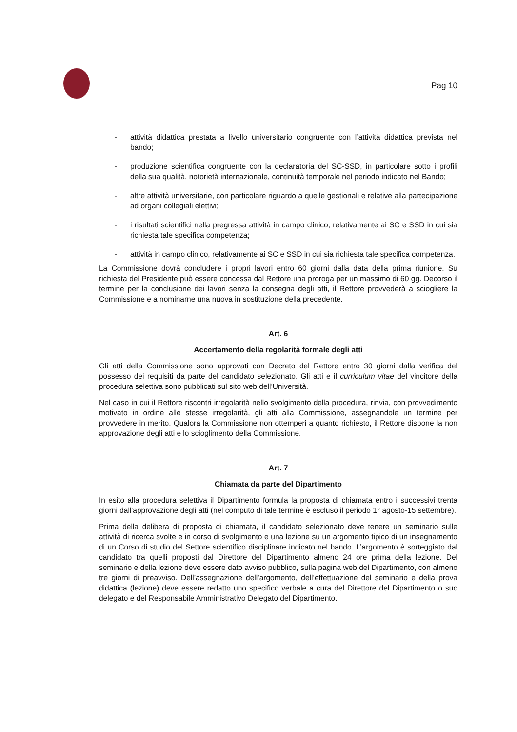Pag 10
- attività didattica prestata a livello universitario congruente con l’attività didattica prevista nel bando;
- produzione scientifica congruente con la declaratoria del SC-SSD, in particolare sotto i profili della sua qualità, notorietà internazionale, continuità temporale nel periodo indicato nel Bando;
- altre attività universitarie, con particolare riguardo a quelle gestionali e relative alla partecipazione ad organi collegiali elettivi;
- i risultati scientifici nella pregressa attività in campo clinico, relativamente ai SC e SSD in cui sia richiesta tale specifica competenza;
- attività in campo clinico, relativamente ai SC e SSD in cui sia richiesta tale specifica competenza.
La Commissione dovrà concludere i propri lavori entro 60 giorni dalla data della prima riunione. Su richiesta del Presidente può essere concessa dal Rettore una proroga per un massimo di 60 gg. Decorso il termine per la conclusione dei lavori senza la consegna degli atti, il Rettore provvederà a sciogliere la Commissione e a nominarne una nuova in sostituzione della precedente.
Art. 6
Accertamento della regolarità formale degli atti
Gli atti della Commissione sono approvati con Decreto del Rettore entro 30 giorni dalla verifica del possesso dei requisiti da parte del candidato selezionato. Gli atti e il curriculum vitae del vincitore della procedura selettiva sono pubblicati sul sito web dell’Università.
Nel caso in cui il Rettore riscontri irregolarità nello svolgimento della procedura, rinvia, con provvedimento motivato in ordine alle stesse irregolarità, gli atti alla Commissione, assegnandole un termine per provvedere in merito. Qualora la Commissione non ottemperi a quanto richiesto, il Rettore dispone la non approvazione degli atti e lo scioglimento della Commissione.
Art. 7
Chiamata da parte del Dipartimento
In esito alla procedura selettiva il Dipartimento formula la proposta di chiamata entro i successivi trenta giorni dall'approvazione degli atti (nel computo di tale termine è escluso il periodo 1° agosto-15 settembre).
Prima della delibera di proposta di chiamata, il candidato selezionato deve tenere un seminario sulle attività di ricerca svolte e in corso di svolgimento e una lezione su un argomento tipico di un insegnamento di un Corso di studio del Settore scientifico disciplinare indicato nel bando. L’argomento è sorteggiato dal candidato tra quelli proposti dal Direttore del Dipartimento almeno 24 ore prima della lezione. Del seminario e della lezione deve essere dato avviso pubblico, sulla pagina web del Dipartimento, con almeno tre giorni di preavviso. Dell’assegnazione dell’argomento, dell’effettuazione del seminario e della prova didattica (lezione) deve essere redatto uno specifico verbale a cura del Direttore del Dipartimento o suo delegato e del Responsabile Amministrativo Delegato del Dipartimento.